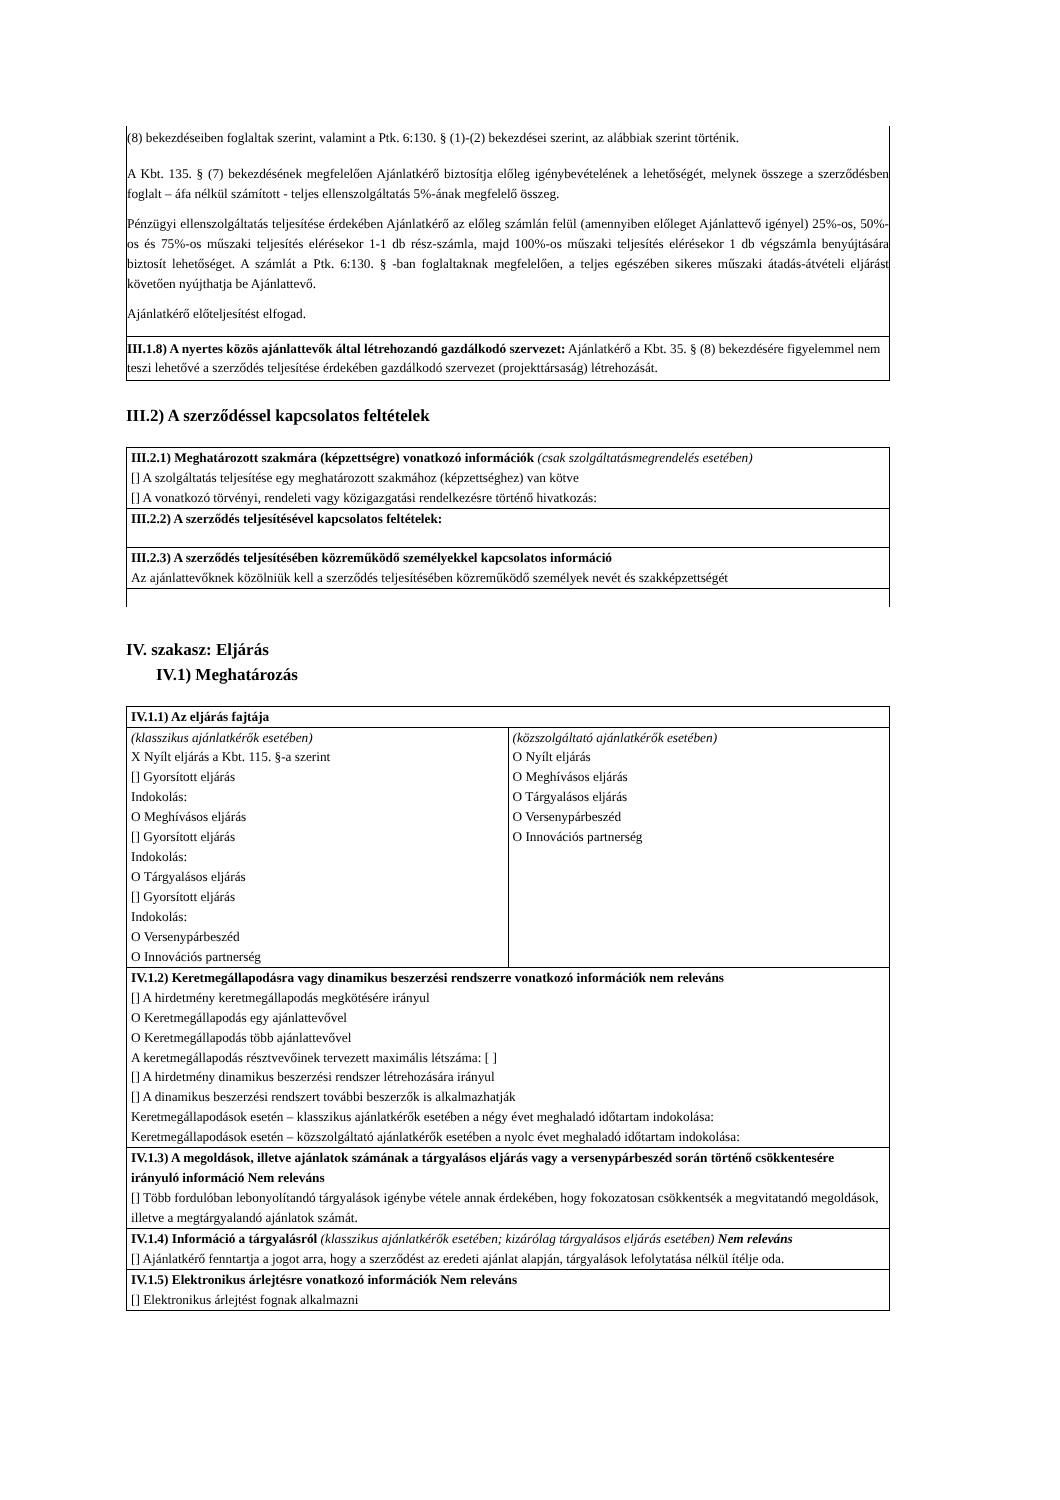| (8) bekezdéseiben foglaltak szerint, valamint a Ptk. 6:130. § (1)-(2) bekezdései szerint, az alábbiak szerint történik. A Kbt. 135. § (7) bekezdésének megfelelően Ajánlatkérő biztosítja előleg igénybevételének a lehetőségét, melynek összege a szerződésben foglalt – áfa nélkül számított - teljes ellenszolgáltatás 5%-ának megfelelő összeg. Pénzügyi ellenszolgáltatás teljesítése érdekében Ajánlatkérő az előleg számlán felül (amennyiben előleget Ajánlattevő igényel) 25%-os, 50%-os és 75%-os műszaki teljesítés elérésekor 1-1 db rész-számla, majd 100%-os műszaki teljesítés elérésekor 1 db végszámla benyújtására biztosít lehetőséget. A számlát a Ptk. 6:130. § -ban foglaltaknak megfelelően, a teljes egészében sikeres műszaki átadás-átvételi eljárást követően nyújthatja be Ajánlattevő. Ajánlatkérő előteljesítést elfogad. |
| III.1.8) A nyertes közös ajánlattevők által létrehozandó gazdálkodó szervezet: Ajánlatkérő a Kbt. 35. § (8) bekezdésére figyelemmel nem teszi lehetővé a szerződés teljesítése érdekében gazdálkodó szervezet (projekttársaság) létrehozását. |
III.2) A szerződéssel kapcsolatos feltételek
| III.2.1) Meghatározott szakmára (képzettségre) vonatkozó információk (csak szolgáltatásmegrendelés esetében) [] A szolgáltatás teljesítése egy meghatározott szakmához (képzettséghez) van kötve [] A vonatkozó törvényi, rendeleti vagy közigazgatási rendelkezésre történő hivatkozás: |
| III.2.2) A szerződés teljesítésével kapcsolatos feltételek: |
| III.2.3) A szerződés teljesítésében közreműködő személyekkel kapcsolatos információ Az ajánlattevőknek közölniük kell a szerződés teljesítésében közreműködő személyek nevét és szakképzettségét |
IV. szakasz: Eljárás
IV.1) Meghatározás
| IV.1.1) Az eljárás fajtája | |
| (klasszikus ajánlatkérők esetében) X Nyílt eljárás a Kbt. 115. §-a szerint [] Gyorsított eljárás Indokolás: O Meghívásos eljárás [] Gyorsított eljárás Indokolás: O Tárgyalásos eljárás [] Gyorsított eljárás Indokolás: O Versenypárbeszéd O Innovációs partnerség | (közszolgáltató ajánlatkérők esetében) O Nyílt eljárás O Meghívásos eljárás O Tárgyalásos eljárás O Versenypárbeszéd O Innovációs partnerség |
| IV.1.2) Keretmegállapodásra vagy dinamikus beszerzési rendszerre vonatkozó információk nem releváns [] A hirdetmény keretmegállapodás megkötésére irányul O Keretmegállapodás egy ajánlattevővel O Keretmegállapodás több ajánlattevővel A keretmegállapodás résztvevőinek tervezett maximális létszáma: [ ] [] A hirdetmény dinamikus beszerzési rendszer létrehozására irányul [] A dinamikus beszerzési rendszert további beszerzők is alkalmazhatják Keretmegállapodások esetén – klasszikus ajánlatkérők esetében a négy évet meghaladó időtartam indokolása: Keretmegállapodások esetén – közszolgáltató ajánlatkérők esetében a nyolc évet meghaladó időtartam indokolása: | |
| IV.1.3) A megoldások, illetve ajánlatok számának a tárgyalásos eljárás vagy a versenypárbeszéd során történő csökkentesére irányuló információ Nem releváns [] Több fordulóban lebonyolítandó tárgyalások igénybe vétele annak érdekében, hogy fokozatosan csökkentsék a megvitatandó megoldások, illetve a megtárgyalandó ajánlatok számát. | |
| IV.1.4) Információ a tárgyalásról (klasszikus ajánlatkérők esetében; kizárólag tárgyalásos eljárás esetében) Nem releváns [] Ajánlatkérő fenntartja a jogot arra, hogy a szerződést az eredeti ajánlat alapján, tárgyalások lefolytatása nélkül ítélje oda. | |
| IV.1.5) Elektronikus árlejtésre vonatkozó információk Nem releváns [] Elektronikus árlejtést fognak alkalmazni | |